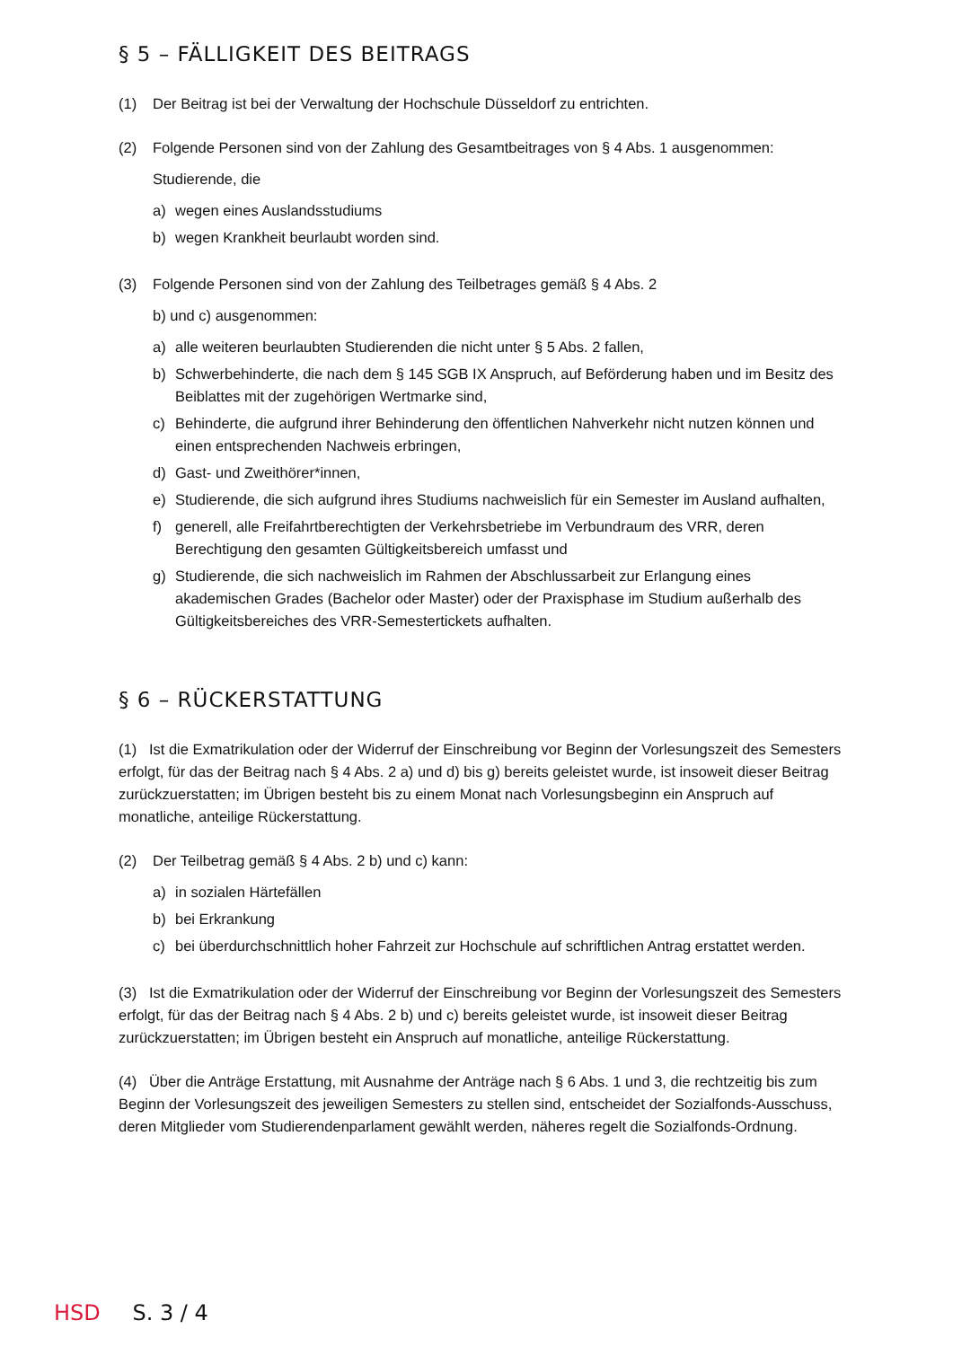§ 5 – FÄLLIGKEIT DES BEITRAGS
(1) Der Beitrag ist bei der Verwaltung der Hochschule Düsseldorf zu entrichten.
(2) Folgende Personen sind von der Zahlung des Gesamtbeitrages von § 4 Abs. 1 ausgenommen:
Studierende, die
a) wegen eines Auslandsstudiums
b) wegen Krankheit beurlaubt worden sind.
(3) Folgende Personen sind von der Zahlung des Teilbetrages gemäß § 4 Abs. 2
b) und c) ausgenommen:
a) alle weiteren beurlaubten Studierenden die nicht unter § 5 Abs. 2 fallen,
b) Schwerbehinderte, die nach dem § 145 SGB IX Anspruch, auf Beförderung haben und im Besitz des Beiblattes mit der zugehörigen Wertmarke sind,
c) Behinderte, die aufgrund ihrer Behinderung den öffentlichen Nahverkehr nicht nutzen können und einen entsprechenden Nachweis erbringen,
d) Gast- und Zweithörer*innen,
e) Studierende, die sich aufgrund ihres Studiums nachweislich für ein Semester im Ausland aufhalten,
f) generell, alle Freifahrtberechtigten der Verkehrsbetriebe im Verbundraum des VRR, deren Berechtigung den gesamten Gültigkeitsbereich umfasst und
g) Studierende, die sich nachweislich im Rahmen der Abschlussarbeit zur Erlangung eines akademischen Grades (Bachelor oder Master) oder der Praxisphase im Studium außerhalb des Gültigkeitsbereiches des VRR-Semestertickets aufhalten.
§ 6 – RÜCKERSTATTUNG
(1) Ist die Exmatrikulation oder der Widerruf der Einschreibung vor Beginn der Vorlesungszeit des Semesters erfolgt, für das der Beitrag nach § 4 Abs. 2 a) und d) bis g) bereits geleistet wurde, ist insoweit dieser Beitrag zurückzuerstatten; im Übrigen besteht bis zu einem Monat nach Vorlesungsbeginn ein Anspruch auf monatliche, anteilige Rückerstattung.
(2) Der Teilbetrag gemäß § 4 Abs. 2 b) und c) kann:
a) in sozialen Härtefällen
b) bei Erkrankung
c) bei überdurchschnittlich hoher Fahrzeit zur Hochschule auf schriftlichen Antrag erstattet werden.
(3) Ist die Exmatrikulation oder der Widerruf der Einschreibung vor Beginn der Vorlesungszeit des Semesters erfolgt, für das der Beitrag nach § 4 Abs. 2 b) und c) bereits geleistet wurde, ist insoweit dieser Beitrag zurückzuerstatten; im Übrigen besteht ein Anspruch auf monatliche, anteilige Rückerstattung.
(4) Über die Anträge Erstattung, mit Ausnahme der Anträge nach § 6 Abs. 1 und 3, die rechtzeitig bis zum Beginn der Vorlesungszeit des jeweiligen Semesters zu stellen sind, entscheidet der Sozialfonds-Ausschuss, deren Mitglieder vom Studierendenparlament gewählt werden, näheres regelt die Sozialfonds-Ordnung.
HSD S. 3 / 4